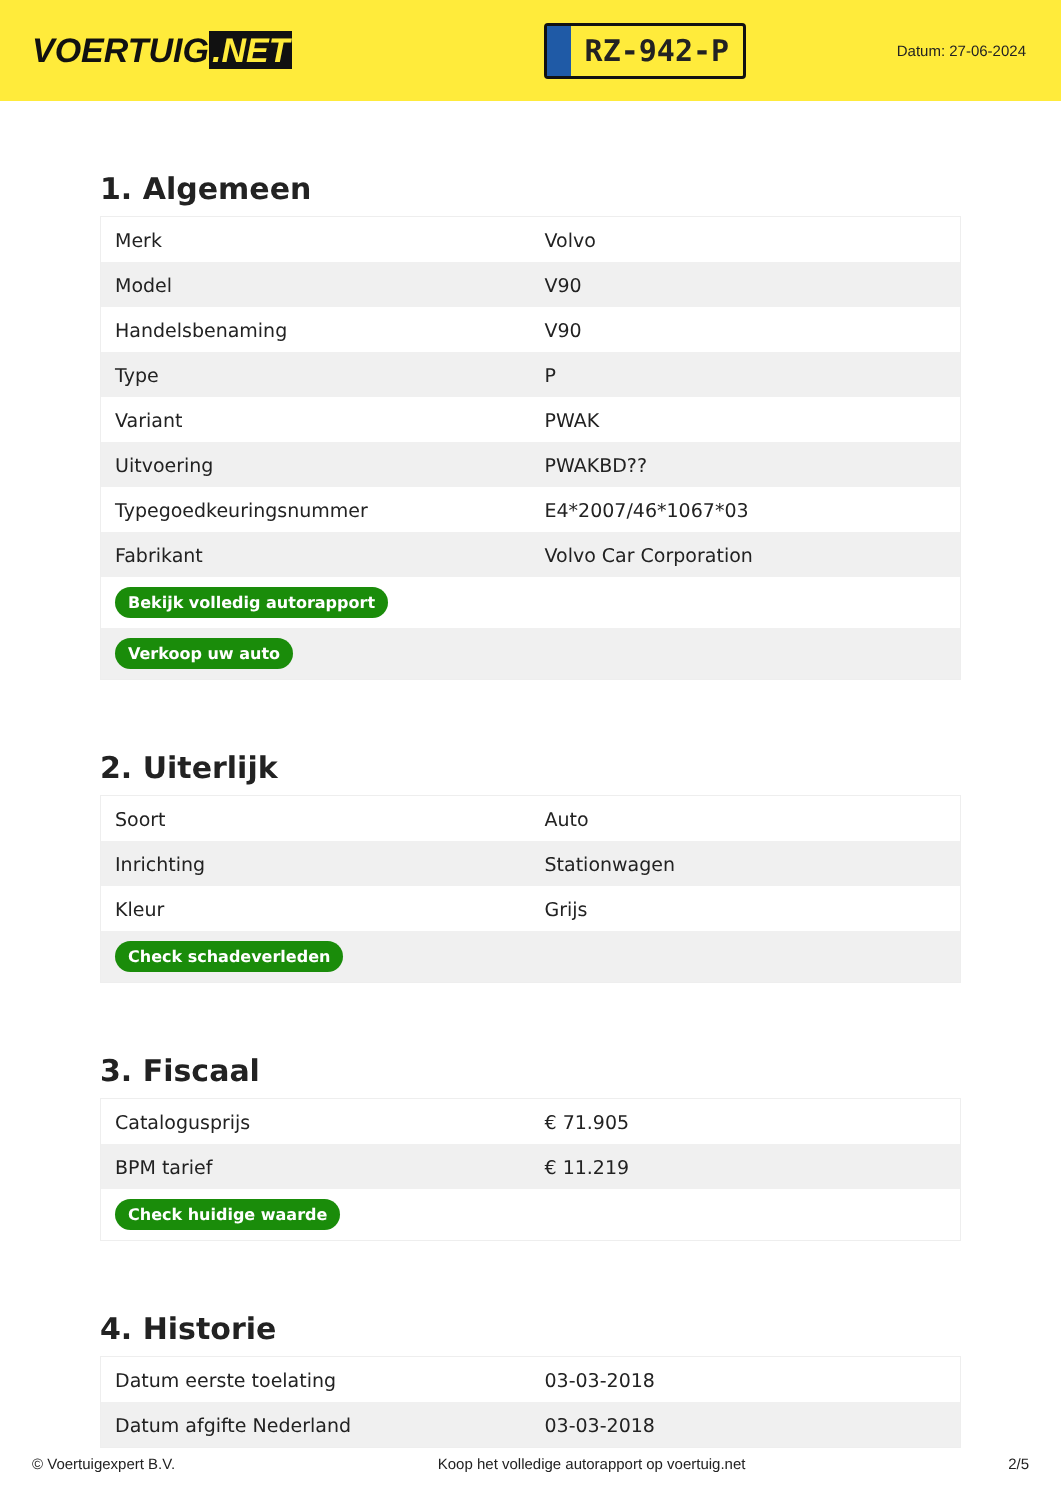VOERTUIG.NET
RZ-942-P
Datum: 27-06-2024
1. Algemeen
| Merk | Volvo |
| Model | V90 |
| Handelsbenaming | V90 |
| Type | P |
| Variant | PWAK |
| Uitvoering | PWAKBD?? |
| Typegoedkeuringsnummer | E4*2007/46*1067*03 |
| Fabrikant | Volvo Car Corporation |
| Bekijk volledig autorapport | |
| Verkoop uw auto | |
2. Uiterlijk
| Soort | Auto |
| Inrichting | Stationwagen |
| Kleur | Grijs |
| Check schadeverleden | |
3. Fiscaal
| Catalogusprijs | € 71.905 |
| BPM tarief | € 11.219 |
| Check huidige waarde | |
4. Historie
| Datum eerste toelating | 03-03-2018 |
| Datum afgifte Nederland | 03-03-2018 |
© Voertuigexpert B.V. Koop het volledige autorapport op voertuig.net 2/5